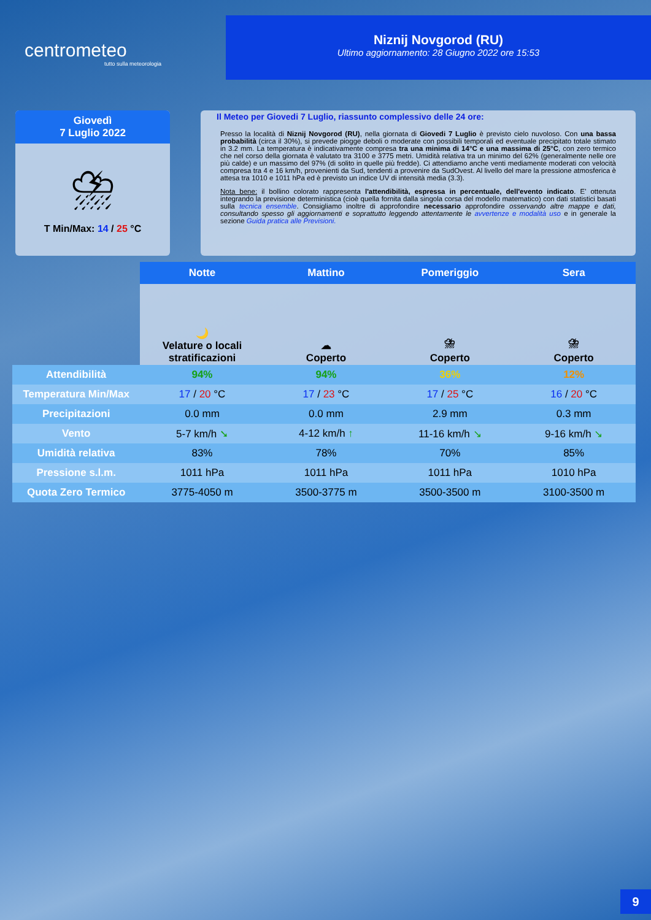centrometeo
tutto sulla meteorologia
Niznij Novgorod (RU)
Ultimo aggiornamento: 28 Giugno 2022 ore 15:53
Giovedì
7 Luglio 2022
⛈
T Min/Max: 14 / 25 °C
Il Meteo per Giovedi 7 Luglio, riassunto complessivo delle 24 ore:
Presso la località di Niznij Novgorod (RU), nella giornata di Giovedi 7 Luglio è previsto cielo nuvoloso. Con una bassa probabilità (circa il 30%), si prevede piogge deboli o moderate con possibili temporali ed eventuale precipitato totale stimato in 3.2 mm. La temperatura è indicativamente compresa tra una minima di 14°C e una massima di 25°C, con zero termico che nel corso della giornata è valutato tra 3100 e 3775 metri. Umidità relativa tra un minimo del 62% (generalmente nelle ore più calde) e un massimo del 97% (di solito in quelle più fredde). Ci attendiamo anche venti mediamente moderati con velocità compresa tra 4 e 16 km/h, provenienti da Sud, tendenti a provenire da SudOvest. Al livello del mare la pressione atmosferica è attesa tra 1010 e 1011 hPa ed è previsto un indice UV di intensità media (3.3).
Nota bene: il bollino colorato rappresenta l'attendibilità, espressa in percentuale, dell'evento indicato. E' ottenuta integrando la previsione deterministica (cioè quella fornita dalla singola corsa del modello matematico) con dati statistici basati sulla tecnica ensemble. Consigliamo inoltre di approfondire necessario approfondire osservando altre mappe e dati, consultando spesso gli aggiornamenti e soprattutto leggendo attentamente le avvertenze e modalità uso e in generale la sezione Guida pratica alle Previsioni.
| | Notte | Mattino | Pomeriggio | Sera |
| | 🌙 Velature o locali stratificazioni | ☁ Coperto | ⛈ Coperto | ⛈ Coperto |
| Attendibilità | 94% | 94% | 36% | 12% |
| Temperatura Min/Max | 17 / 20 °C | 17 / 23 °C | 17 / 25 °C | 16 / 20 °C |
| Precipitazioni | 0.0 mm | 0.0 mm | 2.9 mm | 0.3 mm |
| Vento | 5-7 km/h ➘ | 4-12 km/h ↑ | 11-16 km/h ↘ | 9-16 km/h ↘ |
| Umidità relativa | 83% | 78% | 70% | 85% |
| Pressione s.l.m. | 1011 hPa | 1011 hPa | 1011 hPa | 1010 hPa |
| Quota Zero Termico | 3775-4050 m | 3500-3775 m | 3500-3500 m | 3100-3500 m |
9